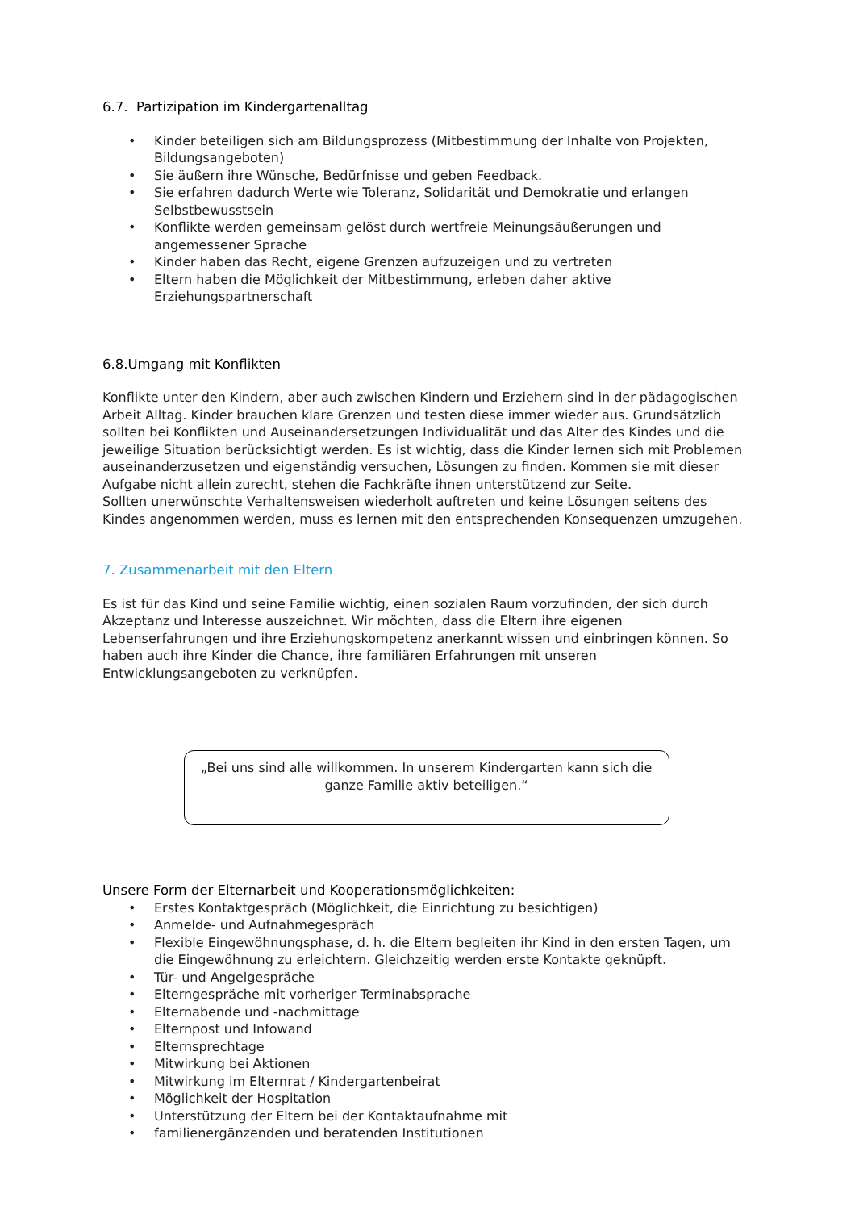6.7. Partizipation im Kindergartenalltag
• Kinder beteiligen sich am Bildungsprozess (Mitbestimmung der Inhalte von Projekten, Bildungsangeboten)
• Sie äußern ihre Wünsche, Bedürfnisse und geben Feedback.
• Sie erfahren dadurch Werte wie Toleranz, Solidarität und Demokratie und erlangen Selbstbewusstsein
• Konflikte werden gemeinsam gelöst durch wertfreie Meinungsäußerungen und angemessener Sprache
• Kinder haben das Recht, eigene Grenzen aufzuzeigen und zu vertreten
• Eltern haben die Möglichkeit der Mitbestimmung, erleben daher aktive Erziehungspartnerschaft
6.8.Umgang mit Konflikten
Konflikte unter den Kindern, aber auch zwischen Kindern und Erziehern sind in der pädagogischen Arbeit Alltag. Kinder brauchen klare Grenzen und testen diese immer wieder aus. Grundsätzlich sollten bei Konflikten und Auseinandersetzungen Individualität und das Alter des Kindes und die jeweilige Situation berücksichtigt werden. Es ist wichtig, dass die Kinder lernen sich mit Problemen auseinanderzusetzen und eigenständig versuchen, Lösungen zu finden. Kommen sie mit dieser Aufgabe nicht allein zurecht, stehen die Fachkräfte ihnen unterstützend zur Seite.
Sollten unerwünschte Verhaltensweisen wiederholt auftreten und keine Lösungen seitens des Kindes angenommen werden, muss es lernen mit den entsprechenden Konsequenzen umzugehen.
7. Zusammenarbeit mit den Eltern
Es ist für das Kind und seine Familie wichtig, einen sozialen Raum vorzufinden, der sich durch Akzeptanz und Interesse auszeichnet. Wir möchten, dass die Eltern ihre eigenen Lebenserfahrungen und ihre Erziehungskompetenz anerkannt wissen und einbringen können. So haben auch ihre Kinder die Chance, ihre familiären Erfahrungen mit unseren Entwicklungsangeboten zu verknüpfen.
„Bei uns sind alle willkommen. In unserem Kindergarten kann sich die ganze Familie aktiv beteiligen.“
Unsere Form der Elternarbeit und Kooperationsmöglichkeiten:
• Erstes Kontaktgespräch (Möglichkeit, die Einrichtung zu besichtigen)
• Anmelde- und Aufnahmegespräch
• Flexible Eingewöhnungsphase, d. h. die Eltern begleiten ihr Kind in den ersten Tagen, um die Eingewöhnung zu erleichtern. Gleichzeitig werden erste Kontakte geknüpft.
• Tür- und Angelgespräche
• Elterngespräche mit vorheriger Terminabsprache
• Elternabende und -nachmittage
• Elternpost und Infowand
• Elternsprechtage
• Mitwirkung bei Aktionen
• Mitwirkung im Elternrat / Kindergartenbeirat
• Möglichkeit der Hospitation
• Unterstützung der Eltern bei der Kontaktaufnahme mit
• familienergänzenden und beratenden Institutionen